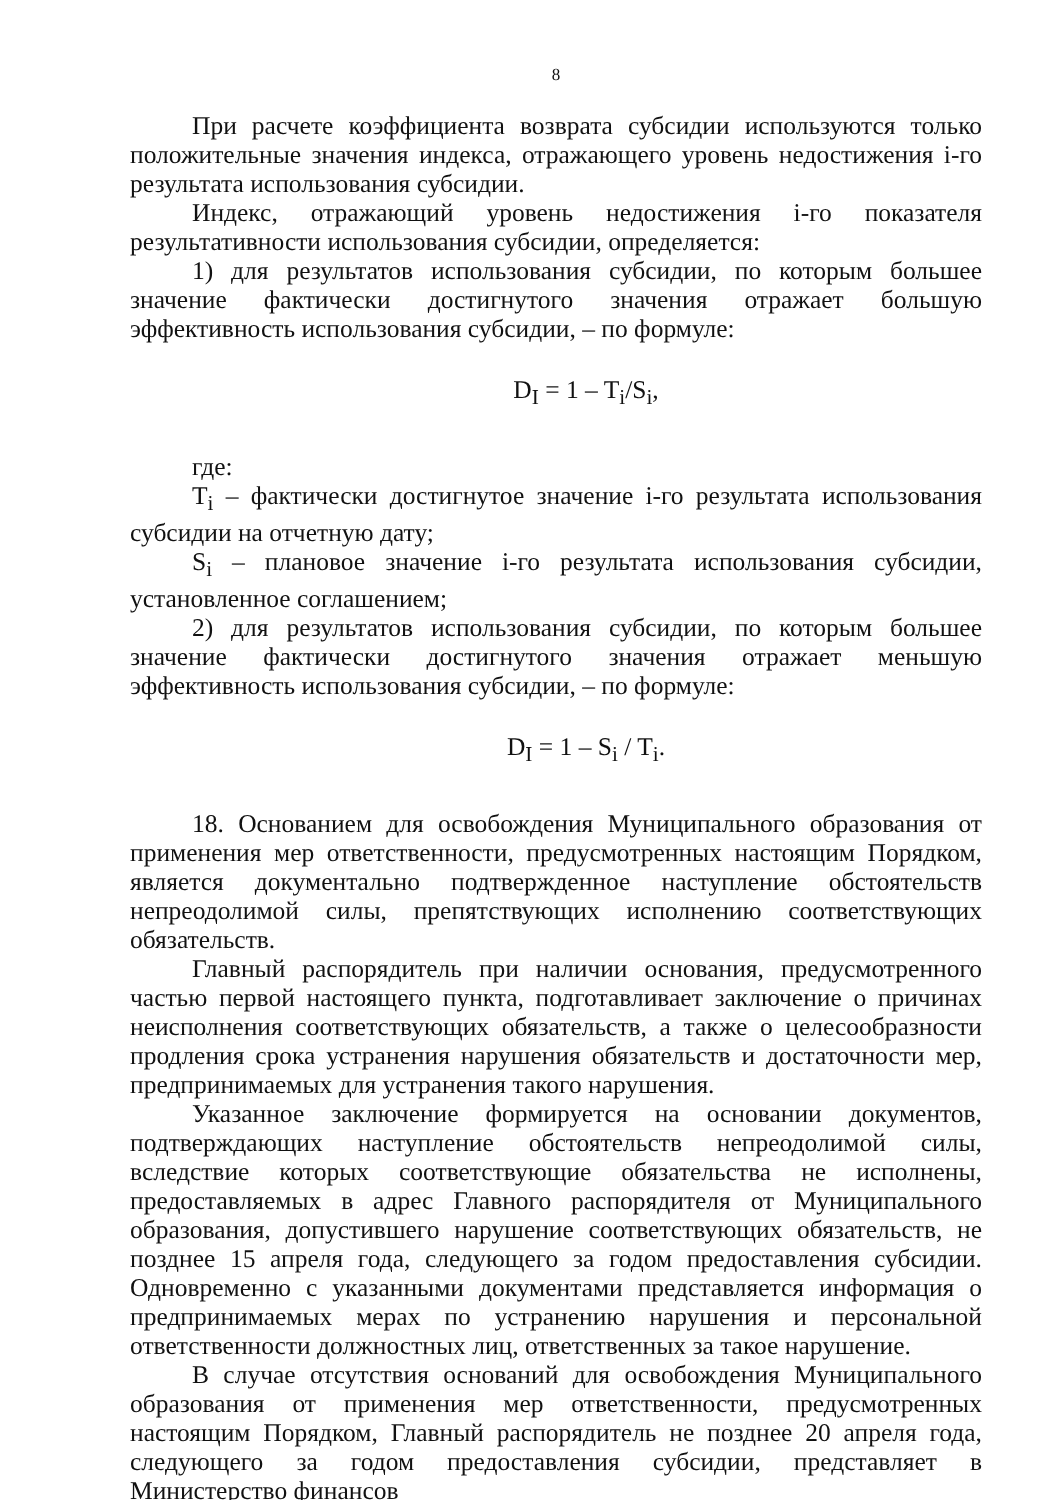8
При расчете коэффициента возврата субсидии используются только положительные значения индекса, отражающего уровень недостижения i-го результата использования субсидии.
Индекс, отражающий уровень недостижения i-го показателя результативности использования субсидии, определяется:
1) для результатов использования субсидии, по которым большее значение фактически достигнутого значения отражает большую эффективность использования субсидии, – по формуле:
D<sub>I</sub> = 1 – T<sub>i</sub>/S<sub>i</sub>,
где:
T<sub>i</sub> – фактически достигнутое значение i-го результата использования субсидии на отчетную дату;
S<sub>i</sub> – плановое значение i-го результата использования субсидии, установленное соглашением;
2) для результатов использования субсидии, по которым большее значение фактически достигнутого значения отражает меньшую эффективность использования субсидии, – по формуле:
D<sub>I</sub> = 1 – S<sub>i</sub> / T<sub>i</sub>.
18. Основанием для освобождения Муниципального образования от применения мер ответственности, предусмотренных настоящим Порядком, является документально подтвержденное наступление обстоятельств непреодолимой силы, препятствующих исполнению соответствующих обязательств.
Главный распорядитель при наличии основания, предусмотренного частью первой настоящего пункта, подготавливает заключение о причинах неисполнения соответствующих обязательств, а также о целесообразности продления срока устранения нарушения обязательств и достаточности мер, предпринимаемых для устранения такого нарушения.
Указанное заключение формируется на основании документов, подтверждающих наступление обстоятельств непреодолимой силы, вследствие которых соответствующие обязательства не исполнены, предоставляемых в адрес Главного распорядителя от Муниципального образования, допустившего нарушение соответствующих обязательств, не позднее 15 апреля года, следующего за годом предоставления субсидии. Одновременно с указанными документами представляется информация о предпринимаемых мерах по устранению нарушения и персональной ответственности должностных лиц, ответственных за такое нарушение.
В случае отсутствия оснований для освобождения Муниципального образования от применения мер ответственности, предусмотренных настоящим Порядком, Главный распорядитель не позднее 20 апреля года, следующего за годом предоставления субсидии, представляет в Министерство финансов